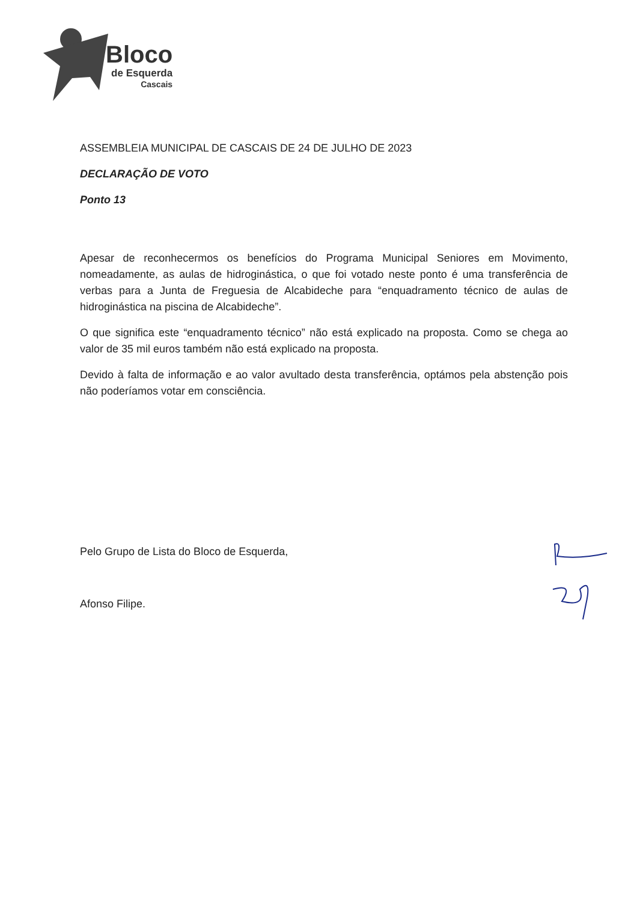Bloco
de Esquerda
Cascais
ASSEMBLEIA MUNICIPAL DE CASCAIS DE 24 DE JULHO DE 2023
DECLARAÇÃO DE VOTO
Ponto 13
Apesar de reconhecermos os benefícios do Programa Municipal Seniores em Movimento, nomeadamente, as aulas de hidroginástica, o que foi votado neste ponto é uma transferência de verbas para a Junta de Freguesia de Alcabideche para “enquadramento técnico de aulas de hidroginástica na piscina de Alcabideche”.
O que significa este “enquadramento técnico” não está explicado na proposta. Como se chega ao valor de 35 mil euros também não está explicado na proposta.
Devido à falta de informação e ao valor avultado desta transferência, optámos pela abstenção pois não poderíamos votar em consciência.
Pelo Grupo de Lista do Bloco de Esquerda,
Afonso Filipe.